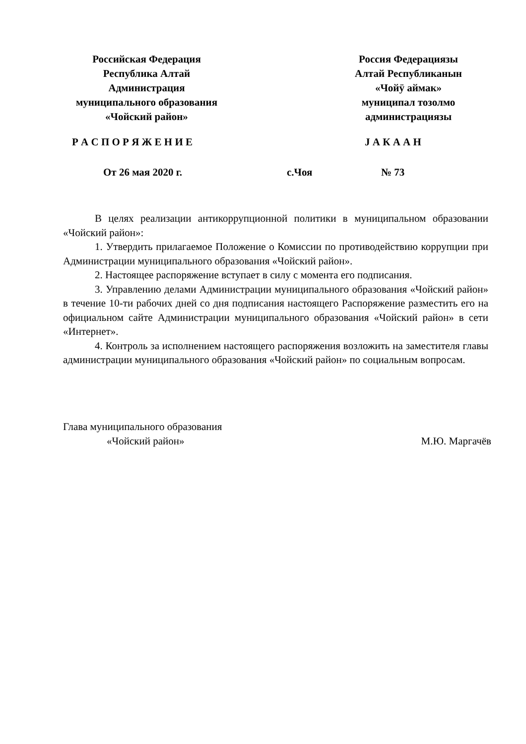Российская Федерация
Республика Алтай
Администрация
муниципального образования
«Чойский район»
Россия Федерациязы
Алтай Республиканын
«Чойӱ аймак»
муниципал тозолмо
администрациязы
Р А С П О Р Я Ж Е Н И Е J А К А А Н
От 26 мая 2020 г. с.Чоя № 73
В целях реализации антикоррупционной политики в муниципальном образовании «Чойский район»:
1. Утвердить прилагаемое Положение о Комиссии по противодействию коррупции при Администрации муниципального образования «Чойский район».
2. Настоящее распоряжение вступает в силу с момента его подписания.
3. Управлению делами Администрации муниципального образования «Чойский район» в течение 10-ти рабочих дней со дня подписания настоящего Распоряжение разместить его на официальном сайте Администрации муниципального образования «Чойский район» в сети «Интернет».
4. Контроль за исполнением настоящего распоряжения возложить на заместителя главы администрации муниципального образования «Чойский район» по социальным вопросам.
Глава муниципального образования
«Чойский район» М.Ю. Маргачёв